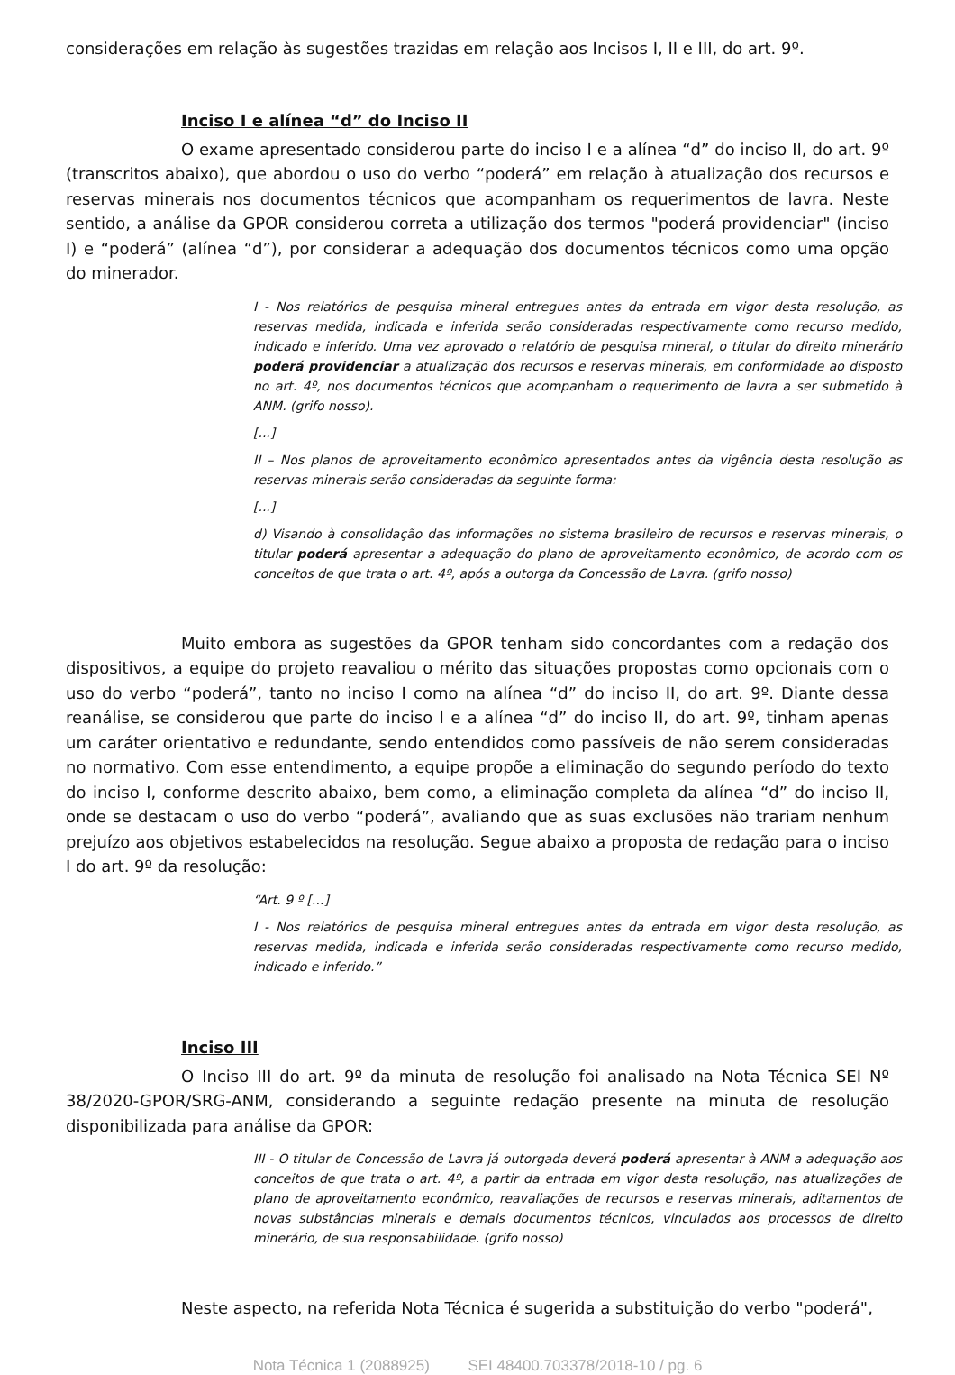considerações em relação às sugestões trazidas em relação aos Incisos I, II e III, do art. 9º.
Inciso I e alínea “d” do Inciso II
O exame apresentado considerou parte do inciso I e a alínea “d” do inciso II, do art. 9º (transcritos abaixo), que abordou o uso do verbo “poderá” em relação à atualização dos recursos e reservas minerais nos documentos técnicos que acompanham os requerimentos de lavra. Neste sentido, a análise da GPOR considerou correta a utilização dos termos "poderá providenciar" (inciso I) e “poderá” (alínea “d”), por considerar a adequação dos documentos técnicos como uma opção do minerador.
I - Nos relatórios de pesquisa mineral entregues antes da entrada em vigor desta resolução, as reservas medida, indicada e inferida serão consideradas respectivamente como recurso medido, indicado e inferido. Uma vez aprovado o relatório de pesquisa mineral, o titular do direito minerário poderá providenciar a atualização dos recursos e reservas minerais, em conformidade ao disposto no art. 4º, nos documentos técnicos que acompanham o requerimento de lavra a ser submetido à ANM. (grifo nosso).
[...]
II – Nos planos de aproveitamento econômico apresentados antes da vigência desta resolução as reservas minerais serão consideradas da seguinte forma:
[...]
d) Visando à consolidação das informações no sistema brasileiro de recursos e reservas minerais, o titular poderá apresentar a adequação do plano de aproveitamento econômico, de acordo com os conceitos de que trata o art. 4º, após a outorga da Concessão de Lavra. (grifo nosso)
Muito embora as sugestões da GPOR tenham sido concordantes com a redação dos dispositivos, a equipe do projeto reavaliou o mérito das situações propostas como opcionais com o uso do verbo “poderá”, tanto no inciso I como na alínea “d” do inciso II, do art. 9º. Diante dessa reanálise, se considerou que parte do inciso I e a alínea “d” do inciso II, do art. 9º, tinham apenas um caráter orientativo e redundante, sendo entendidos como passíveis de não serem consideradas no normativo. Com esse entendimento, a equipe propõe a eliminação do segundo período do texto do inciso I, conforme descrito abaixo, bem como, a eliminação completa da alínea “d” do inciso II, onde se destacam o uso do verbo “poderá”, avaliando que as suas exclusões não trariam nenhum prejuízo aos objetivos estabelecidos na resolução. Segue abaixo a proposta de redação para o inciso I do art. 9º da resolução:
“Art. 9 º [...]
I - Nos relatórios de pesquisa mineral entregues antes da entrada em vigor desta resolução, as reservas medida, indicada e inferida serão consideradas respectivamente como recurso medido, indicado e inferido.”
Inciso III
O Inciso III do art. 9º da minuta de resolução foi analisado na Nota Técnica SEI Nº 38/2020-GPOR/SRG-ANM, considerando a seguinte redação presente na minuta de resolução disponibilizada para análise da GPOR:
III - O titular de Concessão de Lavra já outorgada deverá poderá apresentar à ANM a adequação aos conceitos de que trata o art. 4º, a partir da entrada em vigor desta resolução, nas atualizações de plano de aproveitamento econômico, reavaliações de recursos e reservas minerais, aditamentos de novas substâncias minerais e demais documentos técnicos, vinculados aos processos de direito minerário, de sua responsabilidade. (grifo nosso)
Neste aspecto, na referida Nota Técnica é sugerida a substituição do verbo "poderá",
Nota Técnica 1 (2088925) SEI 48400.703378/2018-10 / pg. 6